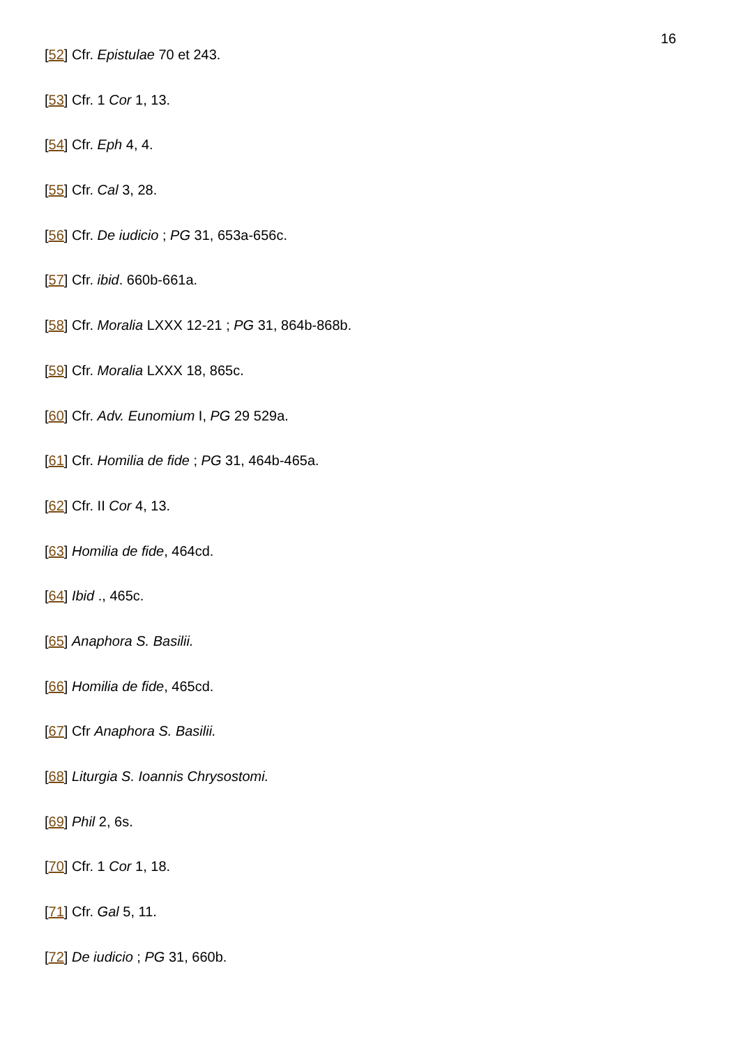16
[52] Cfr. Epistulae 70 et 243.
[53] Cfr. 1 Cor 1, 13.
[54] Cfr. Eph 4, 4.
[55] Cfr. Cal 3, 28.
[56] Cfr. De iudicio ; PG 31, 653a-656c.
[57] Cfr. ibid. 660b-661a.
[58] Cfr. Moralia LXXX 12-21 ; PG 31, 864b-868b.
[59] Cfr. Moralia LXXX 18, 865c.
[60] Cfr. Adv. Eunomium I, PG 29 529a.
[61] Cfr. Homilia de fide ; PG 31, 464b-465a.
[62] Cfr. II Cor 4, 13.
[63] Homilia de fide, 464cd.
[64] Ibid ., 465c.
[65] Anaphora S. Basilii.
[66] Homilia de fide, 465cd.
[67] Cfr Anaphora S. Basilii.
[68] Liturgia S. Ioannis Chrysostomi.
[69] Phil 2, 6s.
[70] Cfr. 1 Cor 1, 18.
[71] Cfr. Gal 5, 11.
[72] De iudicio ; PG 31, 660b.